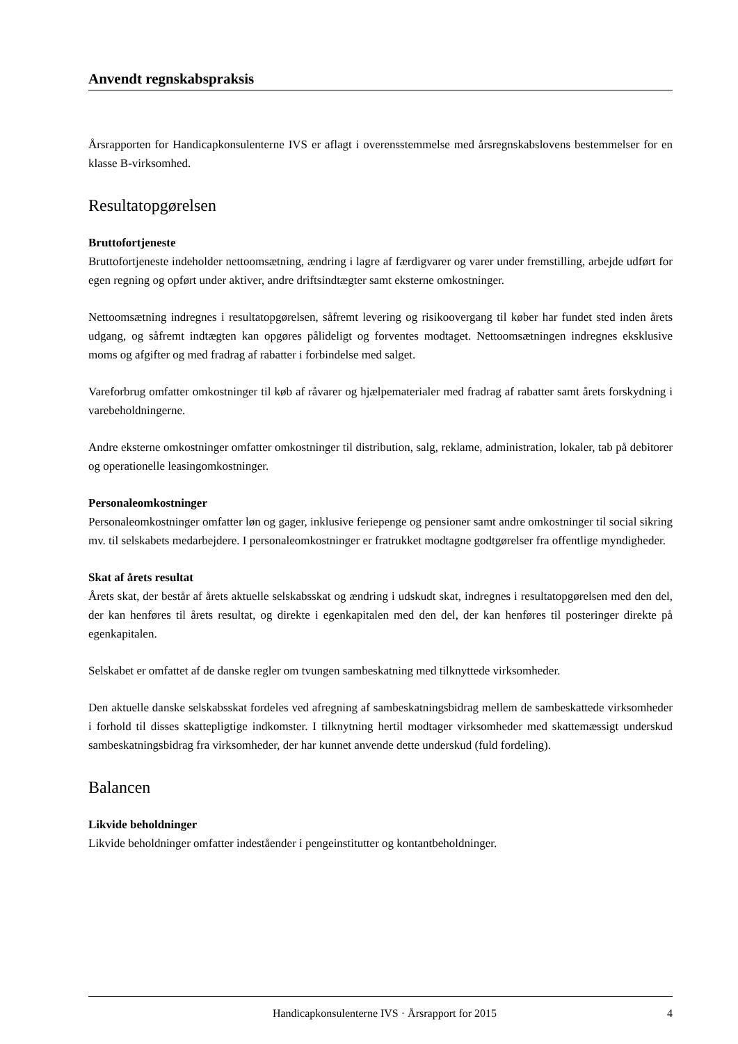Anvendt regnskabspraksis
Årsrapporten for Handicapkonsulenterne IVS er aflagt i overensstemmelse med årsregnskabslovens bestemmelser for en klasse B-virksomhed.
Resultatopgørelsen
Bruttofortjeneste
Bruttofortjeneste indeholder nettoomsætning, ændring i lagre af færdigvarer og varer under fremstilling, arbejde udført for egen regning og opført under aktiver, andre driftsindtægter samt eksterne omkostninger.
Nettoomsætning indregnes i resultatopgørelsen, såfremt levering og risikoovergang til køber har fundet sted inden årets udgang, og såfremt indtægten kan opgøres pålideligt og forventes modtaget. Nettoomsætningen indregnes eksklusive moms og afgifter og med fradrag af rabatter i forbindelse med salget.
Vareforbrug omfatter omkostninger til køb af råvarer og hjælpematerialer med fradrag af rabatter samt årets forskydning i varebeholdningerne.
Andre eksterne omkostninger omfatter omkostninger til distribution, salg, reklame, administration, lokaler, tab på debitorer og operationelle leasingomkostninger.
Personaleomkostninger
Personaleomkostninger omfatter løn og gager, inklusive feriepenge og pensioner samt andre omkostninger til social sikring mv. til selskabets medarbejdere. I personaleomkostninger er fratrukket modtagne godtgørelser fra offentlige myndigheder.
Skat af årets resultat
Årets skat, der består af årets aktuelle selskabsskat og ændring i udskudt skat, indregnes i resultatopgørelsen med den del, der kan henføres til årets resultat, og direkte i egenkapitalen med den del, der kan henføres til posteringer direkte på egenkapitalen.
Selskabet er omfattet af de danske regler om tvungen sambeskatning med tilknyttede virksomheder.
Den aktuelle danske selskabsskat fordeles ved afregning af sambeskatningsbidrag mellem de sambeskattede virksomheder i forhold til disses skattepligtige indkomster. I tilknytning hertil modtager virksomheder med skattemæssigt underskud sambeskatningsbidrag fra virksomheder, der har kunnet anvende dette underskud (fuld fordeling).
Balancen
Likvide beholdninger
Likvide beholdninger omfatter indeståender i pengeinstitutter og kontantbeholdninger.
Handicapkonsulenterne IVS · Årsrapport for 2015 4